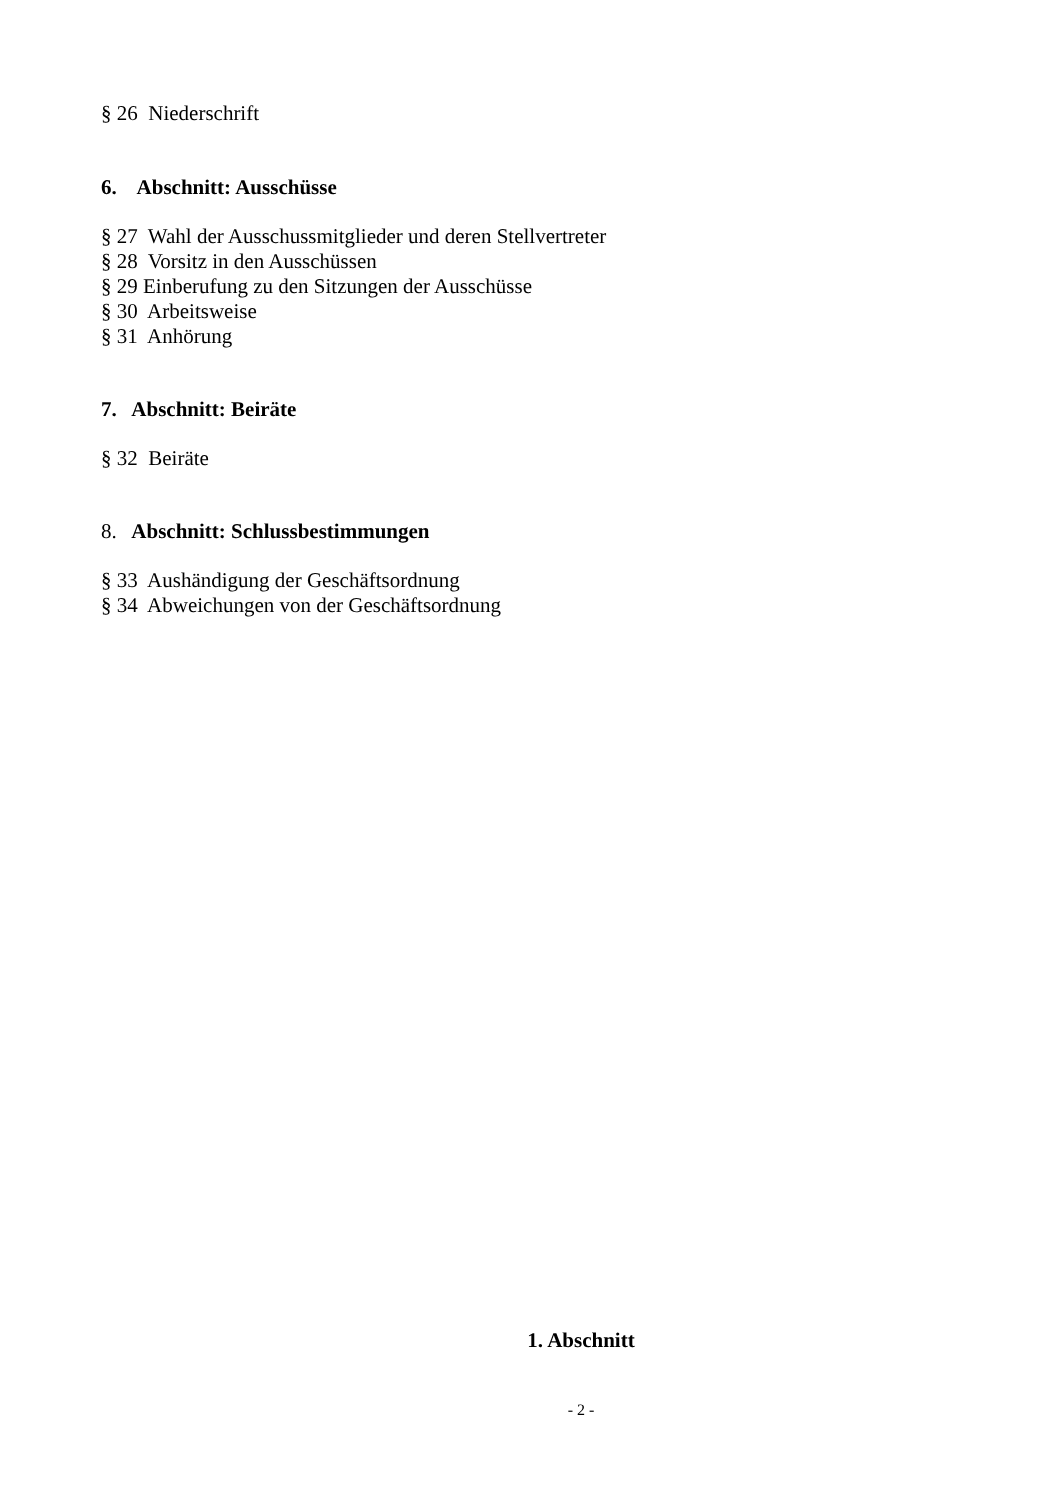§ 26 Niederschrift
6. Abschnitt: Ausschüsse
§ 27 Wahl der Ausschussmitglieder und deren Stellvertreter
§ 28 Vorsitz in den Ausschüssen
§ 29 Einberufung zu den Sitzungen der Ausschüsse
§ 30 Arbeitsweise
§ 31 Anhörung
7. Abschnitt: Beiräte
§ 32 Beiräte
8. Abschnitt: Schlussbestimmungen
§ 33 Aushändigung der Geschäftsordnung
§ 34 Abweichungen von der Geschäftsordnung
1. Abschnitt
- 2 -